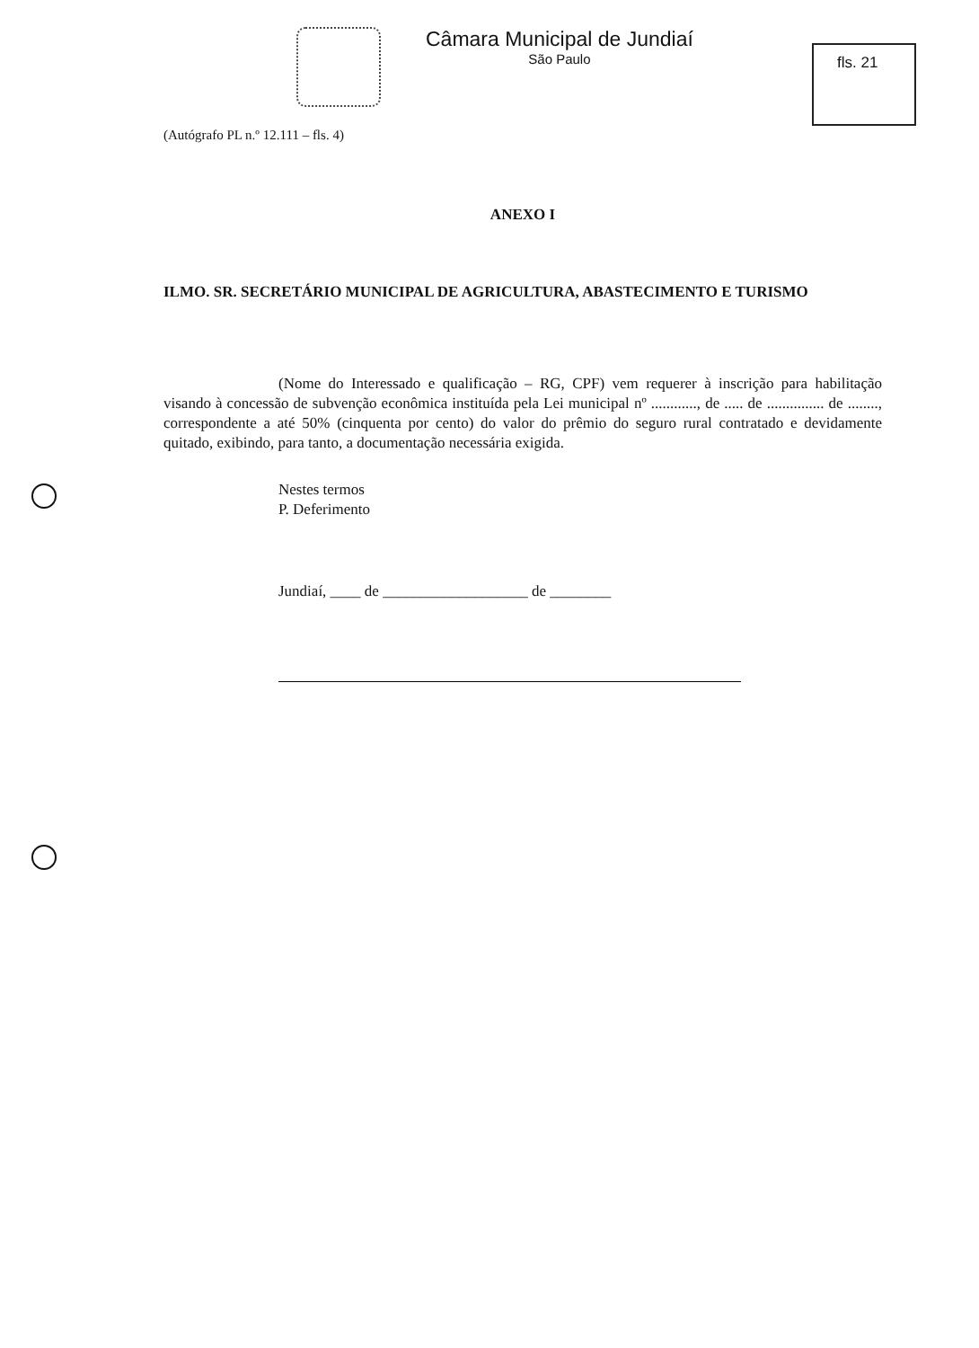Câmara Municipal de Jundiaí
São Paulo
fls. 21
(Autógrafo PL n.º 12.111 – fls. 4)
ANEXO I
ILMO. SR. SECRETÁRIO MUNICIPAL DE AGRICULTURA, ABASTECIMENTO E TURISMO
(Nome do Interessado e qualificação – RG, CPF) vem requerer à inscrição para habilitação visando à concessão de subvenção econômica instituída pela Lei municipal nº ............, de ..... de ............... de ........, correspondente a até 50% (cinquenta por cento) do valor do prêmio do seguro rural contratado e devidamente quitado, exibindo, para tanto, a documentação necessária exigida.
Nestes termos
P. Deferimento
Jundiaí, ____ de ___________________ de ________